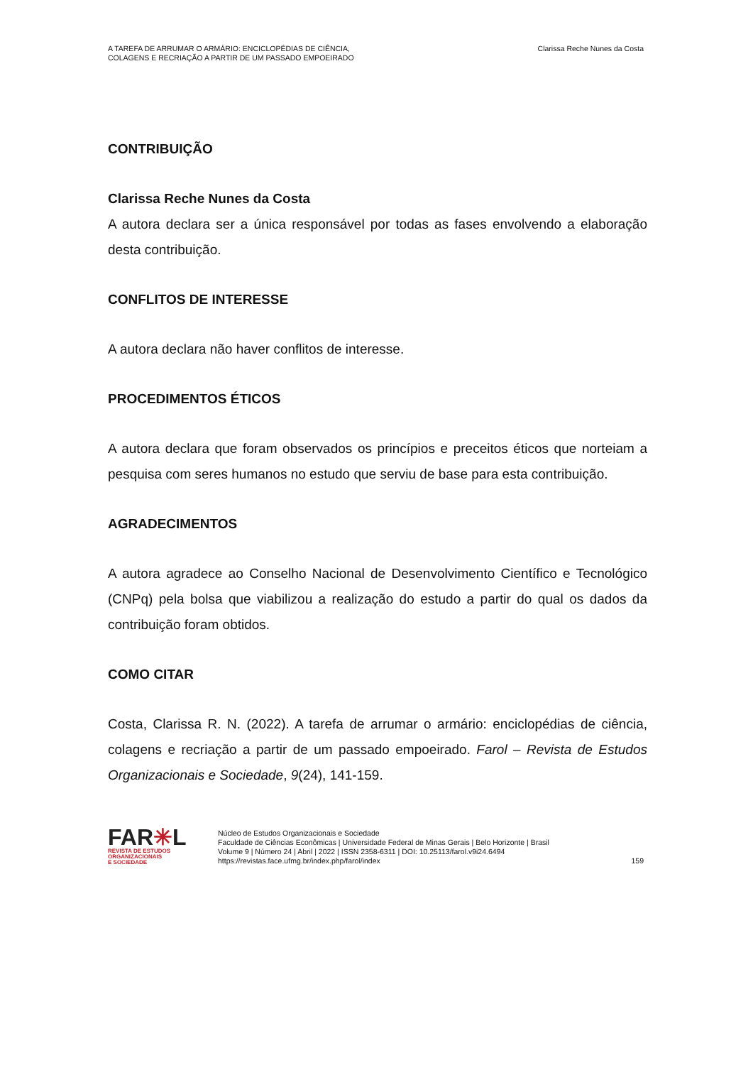A TAREFA DE ARRUMAR O ARMÁRIO: ENCICLOPÉDIAS DE CIÊNCIA,
COLAGENS E RECRIAÇÃO A PARTIR DE UM PASSADO EMPOEIRADO
Clarissa Reche Nunes da Costa
CONTRIBUIÇÃO
Clarissa Reche Nunes da Costa
A autora declara ser a única responsável por todas as fases envolvendo a elaboração desta contribuição.
CONFLITOS DE INTERESSE
A autora declara não haver conflitos de interesse.
PROCEDIMENTOS ÉTICOS
A autora declara que foram observados os princípios e preceitos éticos que norteiam a pesquisa com seres humanos no estudo que serviu de base para esta contribuição.
AGRADECIMENTOS
A autora agradece ao Conselho Nacional de Desenvolvimento Científico e Tecnológico (CNPq) pela bolsa que viabilizou a realização do estudo a partir do qual os dados da contribuição foram obtidos.
COMO CITAR
Costa, Clarissa R. N. (2022). A tarefa de arrumar o armário: enciclopédias de ciência, colagens e recriação a partir de um passado empoeirado. Farol – Revista de Estudos Organizacionais e Sociedade, 9(24), 141-159.
FAR✳L
REVISTA DE ESTUDOS
ORGANIZACIONAIS
E SOCIEDADE
Núcleo de Estudos Organizacionais e Sociedade
Faculdade de Ciências Econômicas | Universidade Federal de Minas Gerais | Belo Horizonte | Brasil
Volume 9 | Número 24 | Abril | 2022 | ISSN 2358-6311 | DOI: 10.25113/farol.v9i24.6494
https://revistas.face.ufmg.br/index.php/farol/index
159